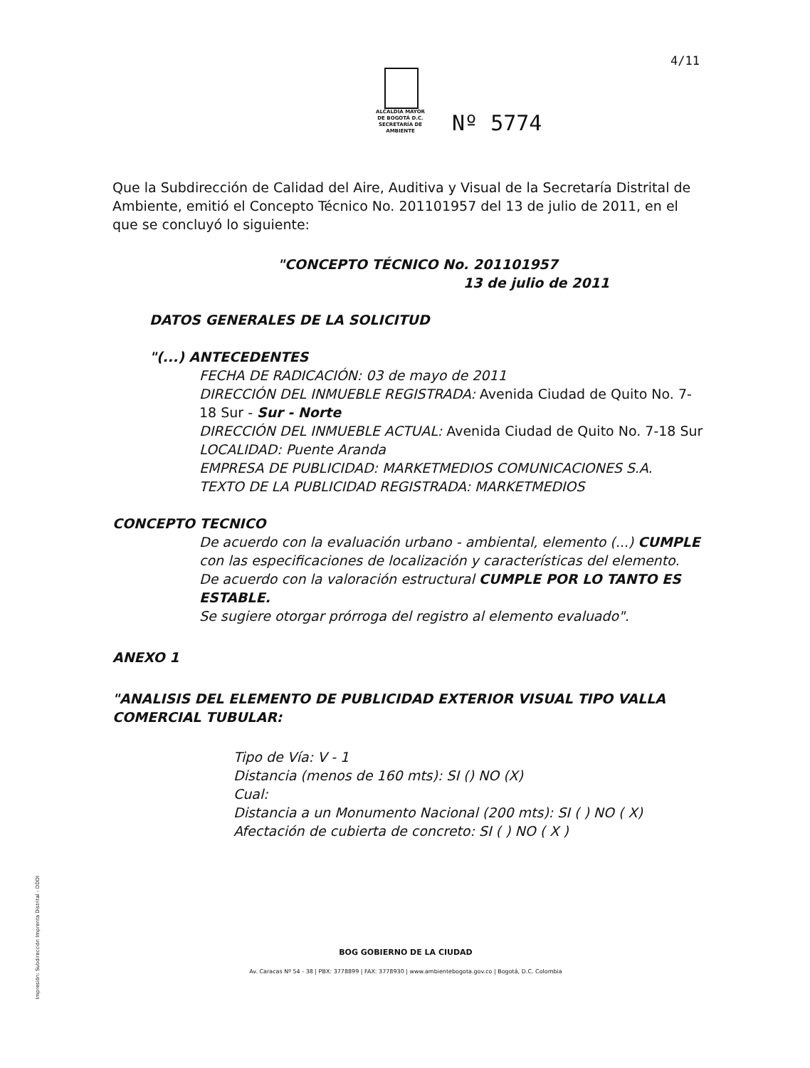4/11
ALCALDÍA MAYOR
DE BOGOTÁ D.C.
SECRETARÍA DE AMBIENTE
Nº 5774
Que la Subdirección de Calidad del Aire, Auditiva y Visual de la Secretaría Distrital de Ambiente, emitió el Concepto Técnico No. 201101957 del 13 de julio de 2011, en el que se concluyó lo siguiente:
"CONCEPTO TÉCNICO No. 201101957
13 de julio de 2011
DATOS GENERALES DE LA SOLICITUD
"(...) ANTECEDENTES
FECHA DE RADICACIÓN: 03 de mayo de 2011
DIRECCIÓN DEL INMUEBLE REGISTRADA: Avenida Ciudad de Quito No. 7-18 Sur - Sur - Norte
DIRECCIÓN DEL INMUEBLE ACTUAL: Avenida Ciudad de Quito No. 7-18 Sur
LOCALIDAD: Puente Aranda
EMPRESA DE PUBLICIDAD: MARKETMEDIOS COMUNICACIONES S.A.
TEXTO DE LA PUBLICIDAD REGISTRADA: MARKETMEDIOS
CONCEPTO TECNICO
De acuerdo con la evaluación urbano - ambiental, elemento (...) CUMPLE con las especificaciones de localización y características del elemento.
De acuerdo con la valoración estructural CUMPLE POR LO TANTO ES ESTABLE.
Se sugiere otorgar prórroga del registro al elemento evaluado".
ANEXO 1
"ANALISIS DEL ELEMENTO DE PUBLICIDAD EXTERIOR VISUAL TIPO VALLA COMERCIAL TUBULAR:
Tipo de Vía: V - 1
Distancia (menos de 160 mts): SI () NO (X)
Cual:
Distancia a un Monumento Nacional (200 mts): SI ( ) NO ( X)
Afectación de cubierta de concreto: SI ( ) NO ( X )
BOG GOBIERNO DE LA CIUDAD
Av. Caracas Nº 54 - 38 | PBX: 3778899 | FAX: 3778930 | www.ambientebogota.gov.co | Bogotá, D.C. Colombia
Impresión: Subdirección Imprenta Distrital - DDDI